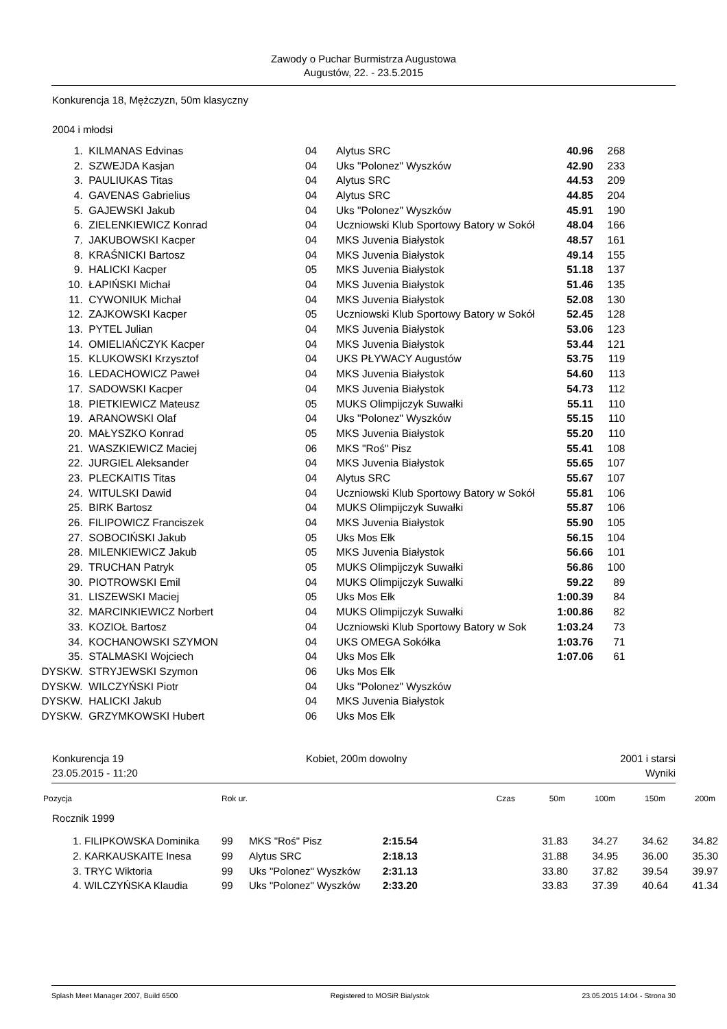Zawody o Puchar Burmistrza Augustowa
Augustów, 22. - 23.5.2015
Konkurencja 18, Mężczyzn, 50m klasyczny
2004 i młodsi
| 1. | KILMANAS Edvinas | 04 | Alytus SRC | 40.96 | 268 |
| 2. | SZWEJDA Kasjan | 04 | Uks "Polonez" Wyszków | 42.90 | 233 |
| 3. | PAULIUKAS Titas | 04 | Alytus SRC | 44.53 | 209 |
| 4. | GAVENAS Gabrielius | 04 | Alytus SRC | 44.85 | 204 |
| 5. | GAJEWSKI Jakub | 04 | Uks "Polonez" Wyszków | 45.91 | 190 |
| 6. | ZIELENKIEWICZ Konrad | 04 | Uczniowski Klub Sportowy Batory w Sokół | 48.04 | 166 |
| 7. | JAKUBOWSKI Kacper | 04 | MKS Juvenia Białystok | 48.57 | 161 |
| 8. | KRAŚNICKI Bartosz | 04 | MKS Juvenia Białystok | 49.14 | 155 |
| 9. | HALICKI Kacper | 05 | MKS Juvenia Białystok | 51.18 | 137 |
| 10. | ŁAPIŃSKI Michał | 04 | MKS Juvenia Białystok | 51.46 | 135 |
| 11. | CYWONIUK Michał | 04 | MKS Juvenia Białystok | 52.08 | 130 |
| 12. | ZAJKOWSKI Kacper | 05 | Uczniowski Klub Sportowy Batory w Sokół | 52.45 | 128 |
| 13. | PYTEL Julian | 04 | MKS Juvenia Białystok | 53.06 | 123 |
| 14. | OMIELIAŃCZYK Kacper | 04 | MKS Juvenia Białystok | 53.44 | 121 |
| 15. | KLUKOWSKI Krzysztof | 04 | UKS PŁYWACY Augustów | 53.75 | 119 |
| 16. | LEDACHOWICZ Paweł | 04 | MKS Juvenia Białystok | 54.60 | 113 |
| 17. | SADOWSKI Kacper | 04 | MKS Juvenia Białystok | 54.73 | 112 |
| 18. | PIETKIEWICZ Mateusz | 05 | MUKS Olimpijczyk Suwałki | 55.11 | 110 |
| 19. | ARANOWSKI Olaf | 04 | Uks "Polonez" Wyszków | 55.15 | 110 |
| 20. | MAŁYSZKO Konrad | 05 | MKS Juvenia Białystok | 55.20 | 110 |
| 21. | WASZKIEWICZ Maciej | 06 | MKS "Roś" Pisz | 55.41 | 108 |
| 22. | JURGIEL Aleksander | 04 | MKS Juvenia Białystok | 55.65 | 107 |
| 23. | PLECKAITIS Titas | 04 | Alytus SRC | 55.67 | 107 |
| 24. | WITULSKI Dawid | 04 | Uczniowski Klub Sportowy Batory w Sokół | 55.81 | 106 |
| 25. | BIRK Bartosz | 04 | MUKS Olimpijczyk Suwałki | 55.87 | 106 |
| 26. | FILIPOWICZ Franciszek | 04 | MKS Juvenia Białystok | 55.90 | 105 |
| 27. | SOBOCIŃSKI Jakub | 05 | Uks Mos Ełk | 56.15 | 104 |
| 28. | MILENKIEWICZ Jakub | 05 | MKS Juvenia Białystok | 56.66 | 101 |
| 29. | TRUCHAN Patryk | 05 | MUKS Olimpijczyk Suwałki | 56.86 | 100 |
| 30. | PIOTROWSKI Emil | 04 | MUKS Olimpijczyk Suwałki | 59.22 | 89 |
| 31. | LISZEWSKI Maciej | 05 | Uks Mos Ełk | 1:00.39 | 84 |
| 32. | MARCINKIEWICZ Norbert | 04 | MUKS Olimpijczyk Suwałki | 1:00.86 | 82 |
| 33. | KOZIOŁ Bartosz | 04 | Uczniowski Klub Sportowy Batory w Sok | 1:03.24 | 73 |
| 34. | KOCHANOWSKI SZYMON | 04 | UKS OMEGA Sokółka | 1:03.76 | 71 |
| 35. | STALMASKI Wojciech | 04 | Uks Mos Ełk | 1:07.06 | 61 |
| DYSKW. | STRYJEWSKI Szymon | 06 | Uks Mos Ełk | | |
| DYSKW. | WILCZYŃSKI Piotr | 04 | Uks "Polonez" Wyszków | | |
| DYSKW. | HALICKI Jakub | 04 | MKS Juvenia Białystok | | |
| DYSKW. | GRZYMKOWSKI Hubert | 06 | Uks Mos Ełk | | |
Konkurencja 19
23.05.2015 - 11:20
Kobiet, 200m dowolny
2001 i starsi
Wyniki
| Pozycja | Rok ur. | Czas | 50m | 100m | 150m | 200m |
| --- | --- | --- | --- | --- | --- | --- |
Rocznik 1999
| 1. | FILIPKOWSKA Dominika | 99 | MKS "Roś" Pisz | 2:15.54 | 31.83 | 34.27 | 34.62 | 34.82 |
| 2. | KARKAUSKAITE Inesa | 99 | Alytus SRC | 2:18.13 | 31.88 | 34.95 | 36.00 | 35.30 |
| 3. | TRYC Wiktoria | 99 | Uks "Polonez" Wyszków | 2:31.13 | 33.80 | 37.82 | 39.54 | 39.97 |
| 4. | WILCZYŃSKA Klaudia | 99 | Uks "Polonez" Wyszków | 2:33.20 | 33.83 | 37.39 | 40.64 | 41.34 |
Splash Meet Manager 2007, Build 6500 Registered to MOSiR Bialystok 23.05.2015 14:04 - Strona 30